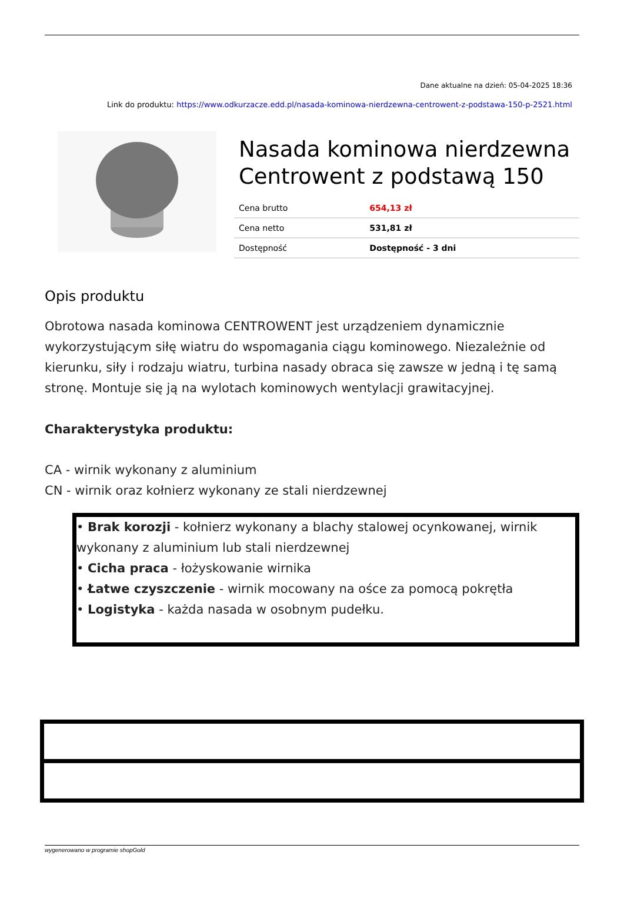Dane aktualne na dzień: 05-04-2025 18:36
Link do produktu: https://www.odkurzacze.edd.pl/nasada-kominowa-nierdzewna-centrowent-z-podstawa-150-p-2521.html
Nasada kominowa nierdzewna Centrowent z podstawą 150
| Cena brutto | 654,13 zł |
| Cena netto | 531,81 zł |
| Dostępność | Dostępność - 3 dni |
Opis produktu
Obrotowa nasada kominowa CENTROWENT jest urządzeniem dynamicznie wykorzystującym siłę wiatru do wspomagania ciągu kominowego. Niezależnie od kierunku, siły i rodzaju wiatru, turbina nasady obraca się zawsze w jedną i tę samą stronę. Montuje się ją na wylotach kominowych wentylacji grawitacyjnej.
Charakterystyka produktu:
CA - wirnik wykonany z aluminium
CN - wirnik oraz kołnierz wykonany ze stali nierdzewnej
• Brak korozji - kołnierz wykonany a blachy stalowej ocynkowanej, wirnik wykonany z aluminium lub stali nierdzewnej
• Cicha praca - łożyskowanie wirnika
• Łatwe czyszczenie - wirnik mocowany na ośce za pomocą pokrętła
• Logistyka - każda nasada w osobnym pudełku.
wygenerowano w programie shopGold